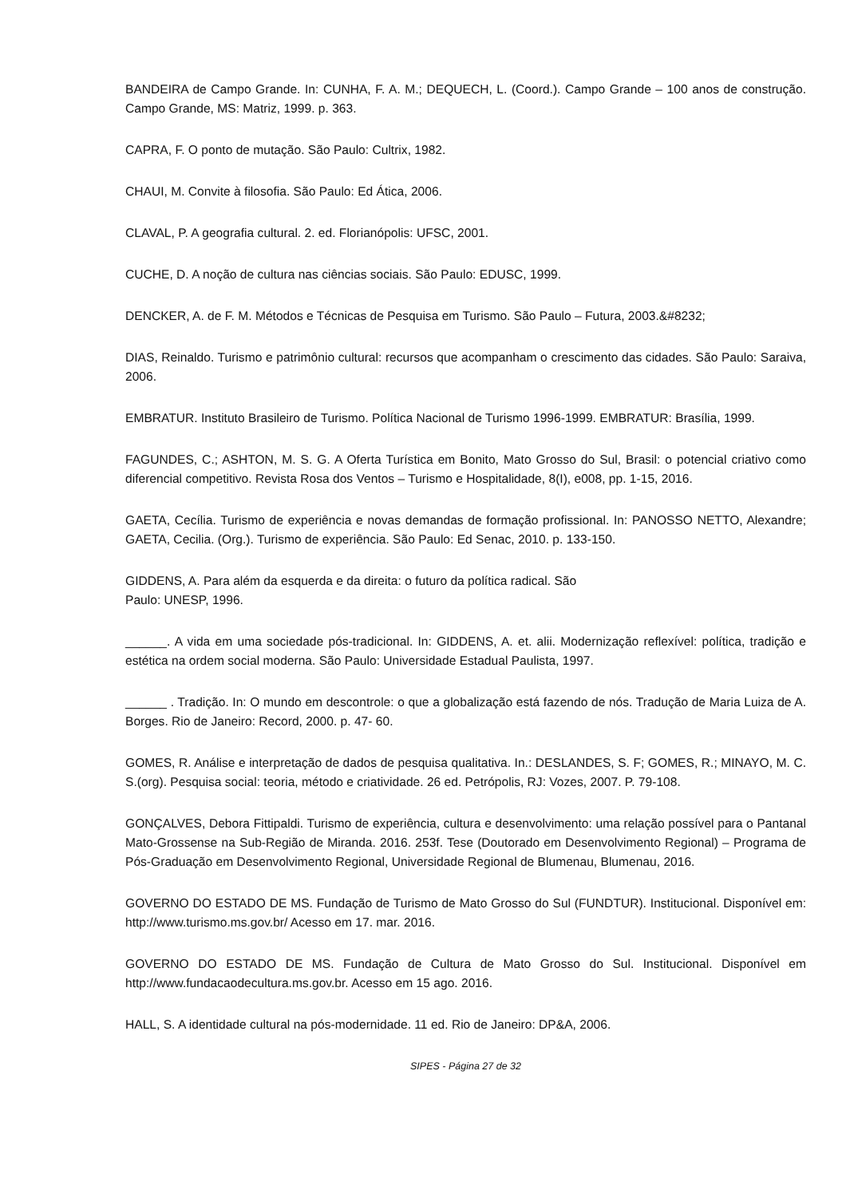BANDEIRA de Campo Grande. In: CUNHA, F. A. M.; DEQUECH, L. (Coord.). Campo Grande – 100 anos de construção. Campo Grande, MS: Matriz, 1999. p. 363.
CAPRA, F. O ponto de mutação. São Paulo: Cultrix, 1982.
CHAUI, M. Convite à filosofia. São Paulo: Ed Ática, 2006.
CLAVAL, P. A geografia cultural. 2. ed. Florianópolis: UFSC, 2001.
CUCHE, D. A noção de cultura nas ciências sociais. São Paulo: EDUSC, 1999.
DENCKER, A. de F. M. Métodos e Técnicas de Pesquisa em Turismo. São Paulo – Futura, 2003.&#8232;
DIAS, Reinaldo. Turismo e patrimônio cultural: recursos que acompanham o crescimento das cidades. São Paulo: Saraiva, 2006.
EMBRATUR. Instituto Brasileiro de Turismo. Política Nacional de Turismo 1996-1999. EMBRATUR: Brasília, 1999.
FAGUNDES, C.; ASHTON, M. S. G. A Oferta Turística em Bonito, Mato Grosso do Sul, Brasil: o potencial criativo como diferencial competitivo. Revista Rosa dos Ventos – Turismo e Hospitalidade, 8(I), e008, pp. 1-15, 2016.
GAETA, Cecília. Turismo de experiência e novas demandas de formação profissional. In: PANOSSO NETTO, Alexandre; GAETA, Cecilia. (Org.). Turismo de experiência. São Paulo: Ed Senac, 2010. p. 133-150.
GIDDENS, A. Para além da esquerda e da direita: o futuro da política radical. São
Paulo: UNESP, 1996.
______. A vida em uma sociedade pós-tradicional. In: GIDDENS, A. et. alii. Modernização reflexível: política, tradição e estética na ordem social moderna. São Paulo: Universidade Estadual Paulista, 1997.
______ . Tradição. In: O mundo em descontrole: o que a globalização está fazendo de nós. Tradução de Maria Luiza de A. Borges. Rio de Janeiro: Record, 2000. p. 47- 60.
GOMES, R. Análise e interpretação de dados de pesquisa qualitativa. In.: DESLANDES, S. F; GOMES, R.; MINAYO, M. C. S.(org). Pesquisa social: teoria, método e criatividade. 26 ed. Petrópolis, RJ: Vozes, 2007. P. 79-108.
GONÇALVES, Debora Fittipaldi. Turismo de experiência, cultura e desenvolvimento: uma relação possível para o Pantanal Mato-Grossense na Sub-Região de Miranda. 2016. 253f. Tese (Doutorado em Desenvolvimento Regional) – Programa de Pós-Graduação em Desenvolvimento Regional, Universidade Regional de Blumenau, Blumenau, 2016.
GOVERNO DO ESTADO DE MS. Fundação de Turismo de Mato Grosso do Sul (FUNDTUR). Institucional. Disponível em: http://www.turismo.ms.gov.br/ Acesso em 17. mar. 2016.
GOVERNO DO ESTADO DE MS. Fundação de Cultura de Mato Grosso do Sul. Institucional. Disponível em http://www.fundacaodecultura.ms.gov.br. Acesso em 15 ago. 2016.
HALL, S. A identidade cultural na pós-modernidade. 11 ed. Rio de Janeiro: DP&A, 2006.
SIPES - Página 27 de 32